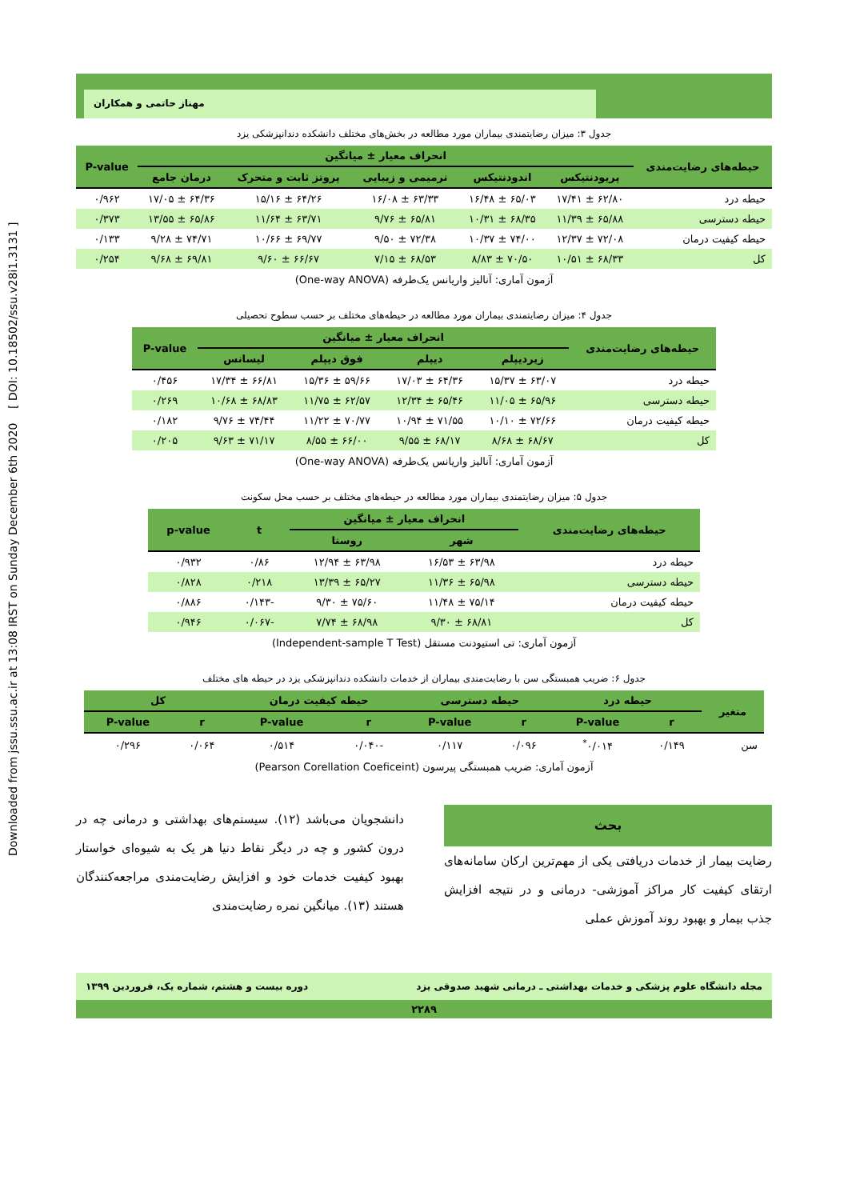Downloaded from jssu.ssu.ac.ir at 13:08 IRST on Sunday December 6th 2020 [ DOI: 10.18502/ssu.v28i1.3131 ]
مهناز حاتمی و همکاران
جدول ۳: میزان رضایتمندی بیماران مورد مطالعه در بخش‌های مختلف دانشکده دندانپزشکی یزد
| حیطه‌های رضایت‌مندی | انحراف معیار ± میانگین | | | | | P-value |
| --- | --- | --- | --- | --- | --- | --- |
| | پریودنتیکس | اندودنتیکس | ترمیمی و زیبایی | پروتز ثابت و متحرک | درمان جامع | |
| حیطه درد | ۶۲/۸۰ ± ۱۷/۴۱ | ۶۵/۰۳ ± ۱۶/۴۸ | ۶۳/۳۳ ± ۱۶/۰۸ | ۶۴/۲۶ ± ۱۵/۱۶ | ۶۴/۳۶ ± ۱۷/۰۵ | ۰/۹۶۲ |
| حیطه دسترسی | ۶۵/۸۸ ± ۱۱/۳۹ | ۶۸/۳۵ ± ۱۰/۳۱ | ۶۵/۸۱ ± ۹/۷۶ | ۶۳/۷۱ ± ۱۱/۶۴ | ۶۵/۸۶ ± ۱۳/۵۵ | ۰/۳۷۳ |
| حیطه کیفیت درمان | ۷۲/۰۸ ± ۱۲/۳۷ | ۷۴/۰۰ ± ۱۰/۳۷ | ۷۲/۳۸ ± ۹/۵۰ | ۶۹/۷۷ ± ۱۰/۶۶ | ۷۴/۷۱ ± ۹/۲۸ | ۰/۱۳۳ |
| کل | ۶۸/۳۳ ± ۱۰/۵۱ | ۷۰/۵۰ ± ۸/۸۳ | ۶۸/۵۳ ± ۷/۱۵ | ۶۶/۶۷ ± ۹/۶۰ | ۶۹/۸۱ ± ۹/۶۸ | ۰/۲۵۴ |
آزمون آماری: آنالیز واریانس یک‌طرفه (One-way ANOVA)
جدول ۴: میزان رضایتمندی بیماران مورد مطالعه در حیطه‌های مختلف بر حسب سطوح تحصیلی
| حیطه‌های رضایت‌مندی | انحراف معیار ± میانگین | | | | P-value |
| --- | --- | --- | --- | --- | --- |
| | زیردیپلم | دیپلم | فوق دیپلم | لیسانس | |
| حیطه درد | ۶۳/۰۷ ± ۱۵/۳۷ | ۶۴/۳۶ ± ۱۷/۰۳ | ۵۹/۶۶ ± ۱۵/۳۶ | ۶۶/۸۱ ± ۱۷/۳۴ | ۰/۴۵۶ |
| حیطه دسترسی | ۶۵/۹۶ ± ۱۱/۰۵ | ۶۵/۴۶ ± ۱۲/۳۴ | ۶۲/۵۷ ± ۱۱/۷۵ | ۶۸/۸۳ ± ۱۰/۶۸ | ۰/۲۶۹ |
| حیطه کیفیت درمان | ۷۲/۶۶ ± ۱۰/۱۰ | ۷۱/۵۵ ± ۱۰/۹۴ | ۷۰/۷۷ ± ۱۱/۲۲ | ۷۴/۴۴ ± ۹/۷۶ | ۰/۱۸۲ |
| کل | ۶۸/۶۷ ± ۸/۶۸ | ۶۸/۱۷ ± ۹/۵۵ | ۶۶/۰۰ ± ۸/۵۵ | ۷۱/۱۷ ± ۹/۶۳ | ۰/۲۰۵ |
آزمون آماری: آنالیز واریانس یک‌طرفه (One-way ANOVA)
جدول ۵: میزان رضایتمندی بیماران مورد مطالعه در حیطه‌های مختلف بر حسب محل سکونت
| حیطه‌های رضایت‌مندی | انحراف معیار ± میانگین | | t | p-value |
| --- | --- | --- | --- | --- |
| | شهر | روستا | | |
| حیطه درد | ۶۳/۹۸ ± ۱۶/۵۳ | ۶۳/۹۸ ± ۱۲/۹۴ | ۰/۸۶ | ۰/۹۳۲ |
| حیطه دسترسی | ۶۵/۹۸ ± ۱۱/۳۶ | ۶۵/۲۷ ± ۱۳/۳۹ | ۰/۲۱۸ | ۰/۸۲۸ |
| حیطه کیفیت درمان | ۷۵/۱۴ ± ۱۱/۴۸ | ۷۵/۶۰ ± ۹/۳۰ | -۰/۱۴۳ | ۰/۸۸۶ |
| کل | ۶۸/۸۱ ± ۹/۳۰ | ۶۸/۹۸ ± ۷/۷۴ | -۰/۰۶۷ | ۰/۹۴۶ |
آزمون آماری: تی استیودنت مستقل (Independent-sample T Test)
جدول ۶: ضریب همبستگی سن با رضایت‌مندی بیماران از خدمات دانشکده دندانپزشکی یزد در حیطه های مختلف
| متغیر | حیطه درد | | حیطه دسترسی | | حیطه کیفیت درمان | | کل | |
| --- | --- | --- | --- | --- | --- | --- | --- | --- |
| | r | P-value | r | P-value | r | P-value | r | P-value |
| سن | ۰/۱۴۹ | ۰/۰۱۴<sup>*</sup> | ۰/۰۹۶ | ۰/۱۱۷ | -۰/۰۴۰ | ۰/۵۱۴ | ۰/۰۶۴ | ۰/۲۹۶ |
آزمون آماری: ضریب همبستگی پیرسون (Pearson Corellation Coeficeint)
بحث
رضایت بیمار از خدمات دریافتی یکی از مهم‌ترین ارکان سامانه‌های ارتقای کیفیت کار مراکز آموزشی- درمانی و در نتیجه افزایش جذب بیمار و بهبود روند آموزش عملی
دانشجویان می‌باشد (۱۲). سیستم‌های بهداشتی و درمانی چه در درون کشور و چه در دیگر نقاط دنیا هر یک به شیوه‌ای خواستار بهبود کیفیت خدمات خود و افزایش رضایت‌مندی مراجعه‌کنندگان هستند (۱۳). میانگین نمره رضایت‌مندی
مجله دانشگاه علوم پزشکی و خدمات بهداشتی ـ درمانی شهید صدوقی یزد دوره بیست و هشتم، شماره یک، فروردین ۱۳۹۹
۲۲۸۹